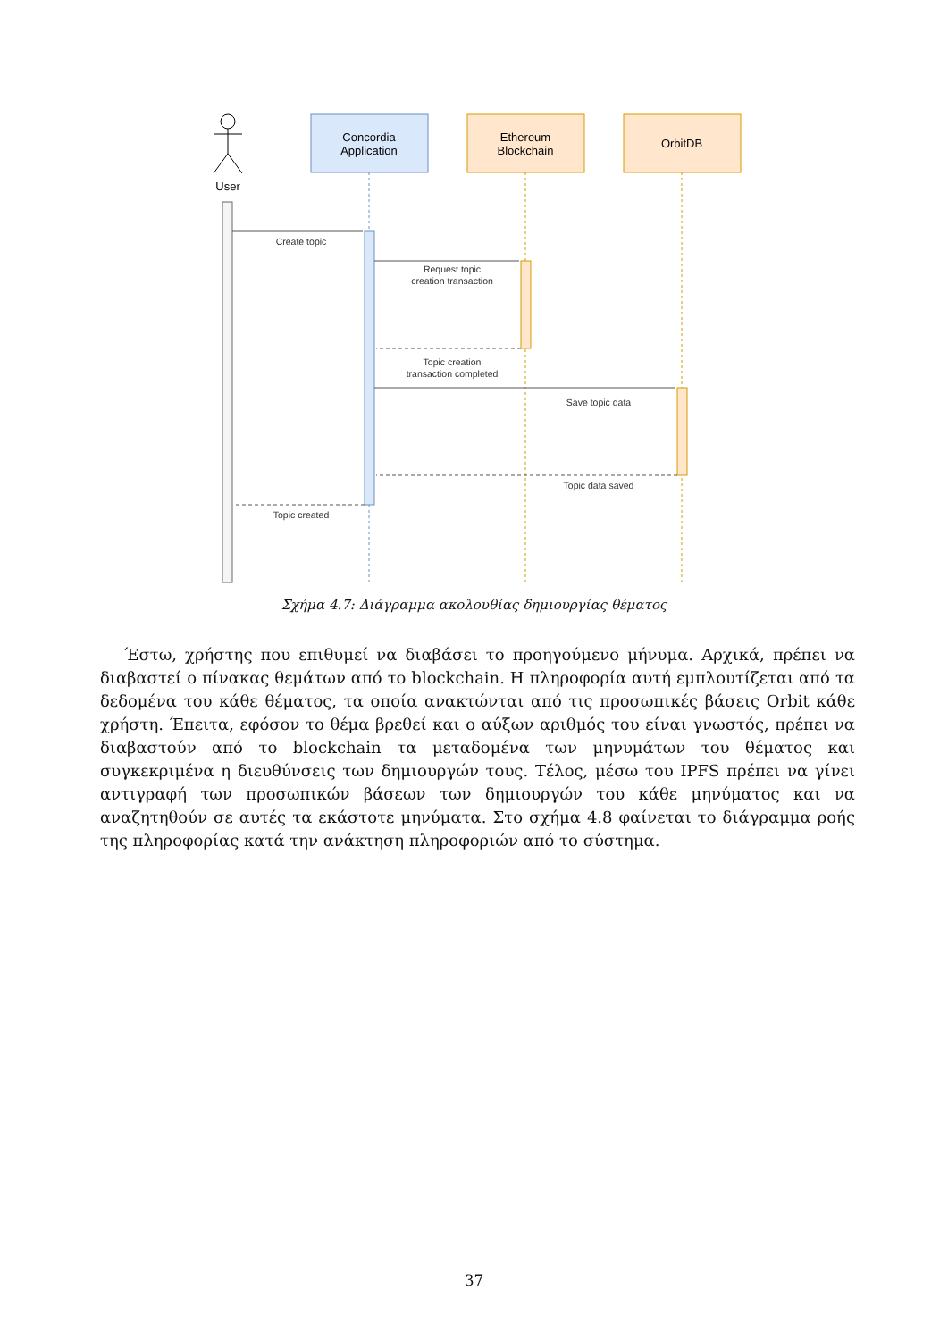User
Concordia
Application
Ethereum
Blockchain
OrbitDB
Create topic
Request topic
creation transaction
Topic creation
transaction completed
Save topic data
Topic data saved
Topic created
Σχήμα 4.7: Διάγραμμα ακολουθίας δημιουργίας θέματος
Έστω, χρήστης που επιθυμεί να διαβάσει το προηγούμενο μήνυμα. Αρχικά, πρέπει να διαβαστεί ο πίνακας θεμάτων από το blockchain. Η πληροφορία αυτή εμπλουτίζεται από τα δεδομένα του κάθε θέματος, τα οποία ανακτώνται από τις προσωπικές βάσεις Orbit κάθε χρήστη. Έπειτα, εφόσον το θέμα βρεθεί και ο αύξων αριθμός του είναι γνωστός, πρέπει να διαβαστούν από το blockchain τα μεταδομένα των μηνυμάτων του θέματος και συγκεκριμένα η διευθύνσεις των δημιουργών τους. Τέλος, μέσω του IPFS πρέπει να γίνει αντιγραφή των προσωπικών βάσεων των δημιουργών του κάθε μηνύματος και να αναζητηθούν σε αυτές τα εκάστοτε μηνύματα. Στο σχήμα 4.8 φαίνεται το διάγραμμα ροής της πληροφορίας κατά την ανάκτηση πληροφοριών από το σύστημα.
37